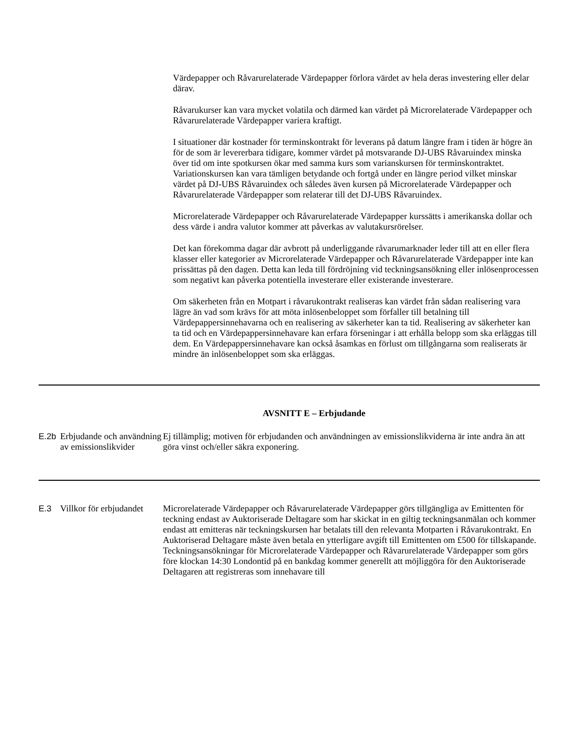Värdepapper och Råvarurelaterade Värdepapper förlora värdet av hela deras investering eller delar därav.
Råvarukurser kan vara mycket volatila och därmed kan värdet på Microrelaterade Värdepapper och Råvarurelaterade Värdepapper variera kraftigt.
I situationer där kostnader för terminskontrakt för leverans på datum längre fram i tiden är högre än för de som är levererbara tidigare, kommer värdet på motsvarande DJ-UBS Råvaruindex minska över tid om inte spotkursen ökar med samma kurs som varianskursen för terminskontraktet. Variationskursen kan vara tämligen betydande och fortgå under en längre period vilket minskar värdet på DJ-UBS Råvaruindex och således även kursen på Microrelaterade Värdepapper och Råvarurelaterade Värdepapper som relaterar till det DJ-UBS Råvaruindex.
Microrelaterade Värdepapper och Råvarurelaterade Värdepapper kurssätts i amerikanska dollar och dess värde i andra valutor kommer att påverkas av valutakursrörelser.
Det kan förekomma dagar där avbrott på underliggande råvarumarknader leder till att en eller flera klasser eller kategorier av Microrelaterade Värdepapper och Råvarurelaterade Värdepapper inte kan prissättas på den dagen. Detta kan leda till fördröjning vid teckningsansökning eller inlösenprocessen som negativt kan påverka potentiella investerare eller existerande investerare.
Om säkerheten från en Motpart i råvarukontrakt realiseras kan värdet från sådan realisering vara lägre än vad som krävs för att möta inlösenbeloppet som förfaller till betalning till Värdepappersinnehavarna och en realisering av säkerheter kan ta tid. Realisering av säkerheter kan ta tid och en Värdepappersinnehavare kan erfara förseningar i att erhålla belopp som ska erläggas till dem. En Värdepappersinnehavare kan också åsamkas en förlust om tillgångarna som realiserats är mindre än inlösenbeloppet som ska erläggas.
AVSNITT E – Erbjudande
| E.2b | Erbjudande och användning av emissionslikvider | Ej tillämplig; motiven för erbjudanden och användningen av emissionslikviderna är inte andra än att göra vinst och/eller säkra exponering. |
| E.3 | Villkor för erbjudandet | Microrelaterade Värdepapper och Råvarurelaterade Värdepapper görs tillgängliga av Emittenten för teckning endast av Auktoriserade Deltagare som har skickat in en giltig teckningsanmälan och kommer endast att emitteras när teckningskursen har betalats till den relevanta Motparten i Råvarukontrakt. En Auktoriserad Deltagare måste även betala en ytterligare avgift till Emittenten om £500 för tillskapande. Teckningsansökningar för Microrelaterade Värdepapper och Råvarurelaterade Värdepapper som görs före klockan 14:30 Londontid på en bankdag kommer generellt att möjliggöra för den Auktoriserade Deltagaren att registreras som innehavare till |